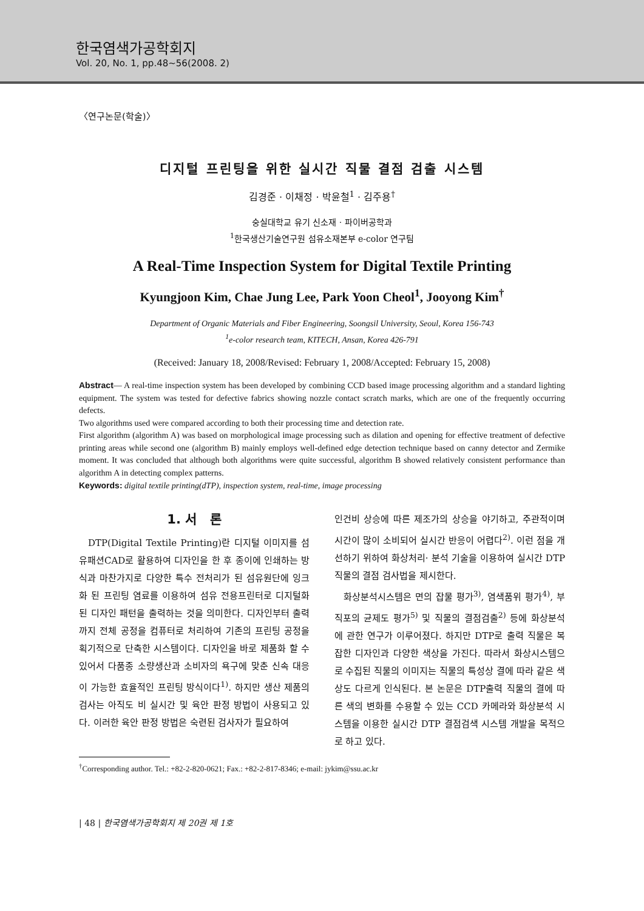한국염색가공학회지
Vol. 20, No. 1, pp.48~56(2008. 2)
〈연구논문(학술)〉
디지털 프린팅을 위한 실시간 직물 결점 검출 시스템
김경준 · 이채정 · 박윤철<sup>1</sup> · 김주용<sup>†</sup>
숭실대학교 유기 신소재 · 파이버공학과
<sup>1</sup> 한국생산기술연구원 섬유소재본부 e-color 연구팀
A Real-Time Inspection System for Digital Textile Printing
Kyungjoon Kim, Chae Jung Lee, Park Yoon Cheol<sup>1</sup>, Jooyong Kim<sup>†</sup>
Department of Organic Materials and Fiber Engineering, Soongsil University, Seoul, Korea 156-743
<sup>1</sup> e-color research team, KITECH, Ansan, Korea 426-791
(Received: January 18, 2008/Revised: February 1, 2008/Accepted: February 15, 2008)
Abstract— A real-time inspection system has been developed by combining CCD based image processing algorithm and a standard lighting equipment. The system was tested for defective fabrics showing nozzle contact scratch marks, which are one of the frequently occurring defects.
Two algorithms used were compared according to both their processing time and detection rate.
First algorithm (algorithm A) was based on morphological image processing such as dilation and opening for effective treatment of defective printing areas while second one (algorithm B) mainly employs well-defined edge detection technique based on canny detector and Zermike moment. It was concluded that although both algorithms were quite successful, algorithm B showed relatively consistent performance than algorithm A in detecting complex patterns.
Keywords: digital textile printing(dTP), inspection system, real-time, image processing
1. 서 론
DTP(Digital Textile Printing)란 디지털 이미지를 섬유패션CAD로 활용하여 디자인을 한 후 종이에 인쇄하는 방식과 마찬가지로 다양한 특수 전처리가 된 섬유원단에 잉크화 된 프린팅 염료를 이용하여 섬유 전용프린터로 디지털화된 디자인 패턴을 출력하는 것을 의미한다. 디자인부터 출력까지 전체 공정을 컴퓨터로 처리하여 기존의 프린팅 공정을 획기적으로 단축한 시스템이다. 디자인을 바로 제품화 할 수 있어서 다품종 소량생산과 소비자의 욕구에 맞춘 신속 대응이 가능한 효율적인 프린팅 방식이다<sup>1)</sup>. 하지만 생산 제품의 검사는 아직도 비 실시간 및 육안 판정 방법이 사용되고 있다. 이러한 육안 판정 방법은 숙련된 검사자가 필요하여
인건비 상승에 따른 제조가의 상승을 야기하고, 주관적이며 시간이 많이 소비되어 실시간 반응이 어렵다<sup>2)</sup>. 이런 점을 개선하기 위하여 화상처리· 분석 기술을 이용하여 실시간 DTP직물의 결점 검사법을 제시한다.
화상분석시스템은 면의 잡물 평가<sup>3)</sup>, 염색품위 평가<sup>4)</sup>, 부직포의 균제도 평가<sup>5)</sup> 및 직물의 결점검출<sup>2)</sup> 등에 화상분석에 관한 연구가 이루어졌다. 하지만 DTP로 출력 직물은 복잡한 디자인과 다양한 색상을 가진다. 따라서 화상시스템으로 수집된 직물의 이미지는 직물의 특성상 결에 따라 같은 색상도 다르게 인식된다. 본 논문은 DTP출력 직물의 결에 따른 색의 변화를 수용할 수 있는 CCD 카메라와 화상분석 시스템을 이용한 실시간 DTP 결점검색 시스템 개발을 목적으로 하고 있다.
<sup>†</sup> Corresponding author. Tel.: +82-2-820-0621; Fax.: +82-2-817-8346; e-mail: jykim@ssu.ac.kr
| 48 | 한국염색가공학회지 제 20권 제 1호